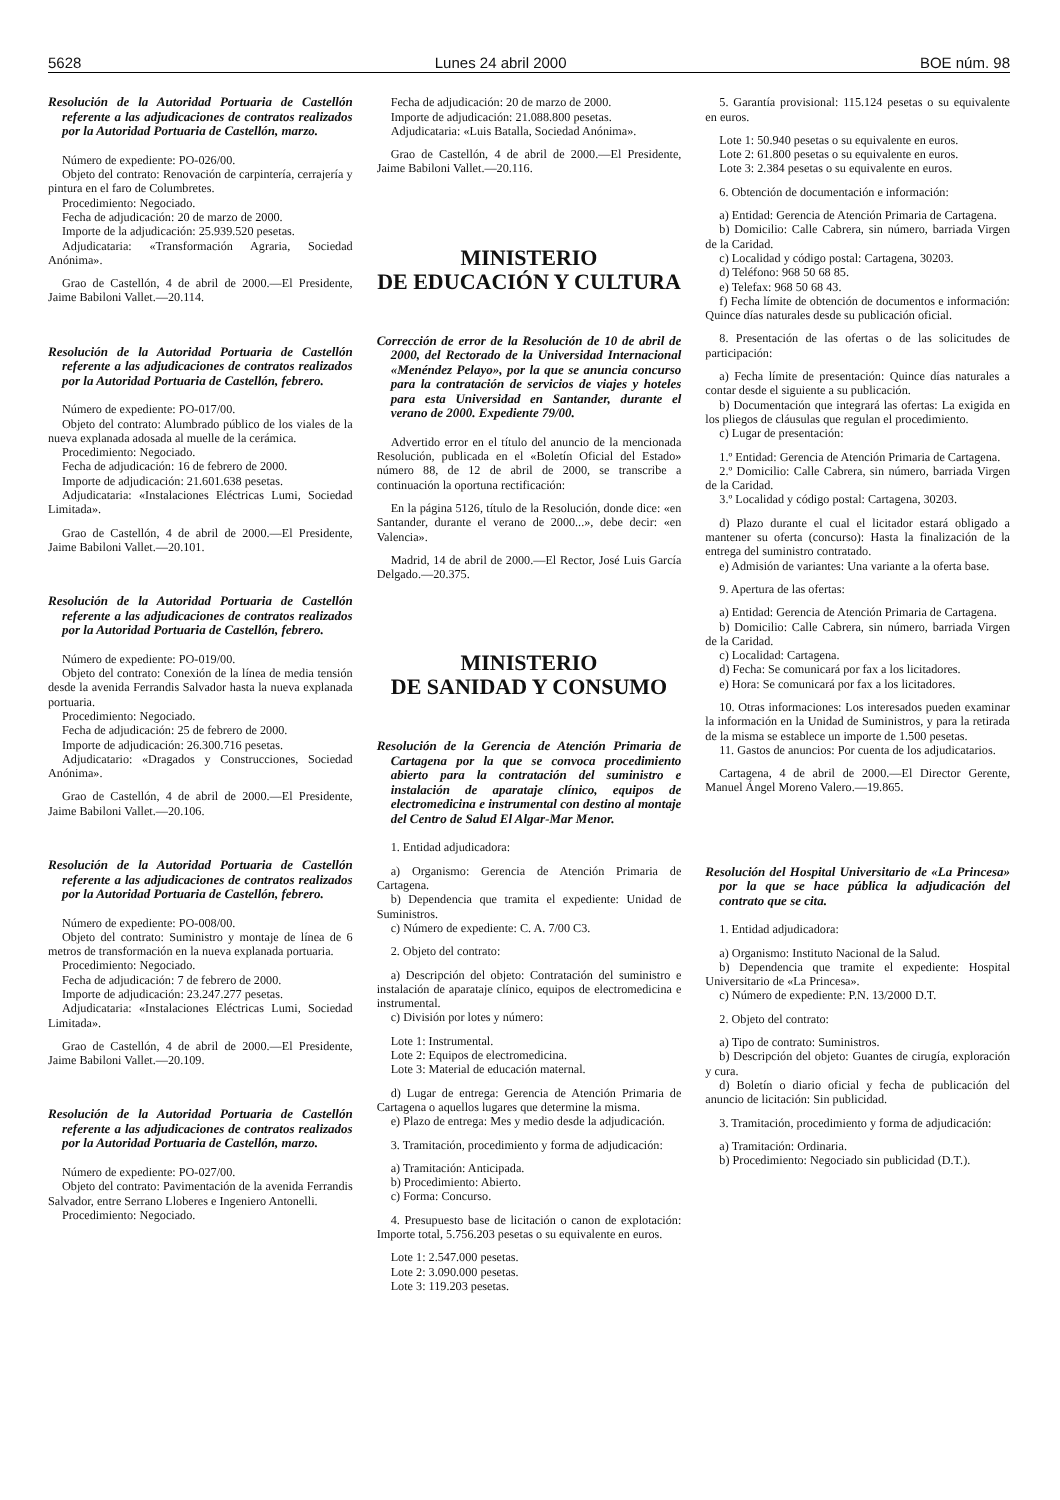5628 Lunes 24 abril 2000 BOE núm. 98
Resolución de la Autoridad Portuaria de Castellón referente a las adjudicaciones de contratos realizados por la Autoridad Portuaria de Castellón, marzo.
Número de expediente: PO-026/00.
Objeto del contrato: Renovación de carpintería, cerrajería y pintura en el faro de Columbretes.
Procedimiento: Negociado.
Fecha de adjudicación: 20 de marzo de 2000.
Importe de la adjudicación: 25.939.520 pesetas.
Adjudicataria: «Transformación Agraria, Sociedad Anónima».
Grao de Castellón, 4 de abril de 2000.—El Presidente, Jaime Babiloni Vallet.—20.114.
Resolución de la Autoridad Portuaria de Castellón referente a las adjudicaciones de contratos realizados por la Autoridad Portuaria de Castellón, febrero.
Número de expediente: PO-017/00.
Objeto del contrato: Alumbrado público de los viales de la nueva explanada adosada al muelle de la cerámica.
Procedimiento: Negociado.
Fecha de adjudicación: 16 de febrero de 2000.
Importe de adjudicación: 21.601.638 pesetas.
Adjudicataria: «Instalaciones Eléctricas Lumi, Sociedad Limitada».
Grao de Castellón, 4 de abril de 2000.—El Presidente, Jaime Babiloni Vallet.—20.101.
Resolución de la Autoridad Portuaria de Castellón referente a las adjudicaciones de contratos realizados por la Autoridad Portuaria de Castellón, febrero.
Número de expediente: PO-019/00.
Objeto del contrato: Conexión de la línea de media tensión desde la avenida Ferrandis Salvador hasta la nueva explanada portuaria.
Procedimiento: Negociado.
Fecha de adjudicación: 25 de febrero de 2000.
Importe de adjudicación: 26.300.716 pesetas.
Adjudicatario: «Dragados y Construcciones, Sociedad Anónima».
Grao de Castellón, 4 de abril de 2000.—El Presidente, Jaime Babiloni Vallet.—20.106.
Resolución de la Autoridad Portuaria de Castellón referente a las adjudicaciones de contratos realizados por la Autoridad Portuaria de Castellón, febrero.
Número de expediente: PO-008/00.
Objeto del contrato: Suministro y montaje de línea de 6 metros de transformación en la nueva explanada portuaria.
Procedimiento: Negociado.
Fecha de adjudicación: 7 de febrero de 2000.
Importe de adjudicación: 23.247.277 pesetas.
Adjudicataria: «Instalaciones Eléctricas Lumi, Sociedad Limitada».
Grao de Castellón, 4 de abril de 2000.—El Presidente, Jaime Babiloni Vallet.—20.109.
Resolución de la Autoridad Portuaria de Castellón referente a las adjudicaciones de contratos realizados por la Autoridad Portuaria de Castellón, marzo.
Número de expediente: PO-027/00.
Objeto del contrato: Pavimentación de la avenida Ferrandis Salvador, entre Serrano Lloberes e Ingeniero Antonelli.
Procedimiento: Negociado.
Fecha de adjudicación: 20 de marzo de 2000.
Importe de adjudicación: 21.088.800 pesetas.
Adjudicataria: «Luis Batalla, Sociedad Anónima».
Grao de Castellón, 4 de abril de 2000.—El Presidente, Jaime Babiloni Vallet.—20.116.
MINISTERIO
DE EDUCACIÓN Y CULTURA
Corrección de error de la Resolución de 10 de abril de 2000, del Rectorado de la Universidad Internacional «Menéndez Pelayo», por la que se anuncia concurso para la contratación de servicios de viajes y hoteles para esta Universidad en Santander, durante el verano de 2000. Expediente 79/00.
Advertido error en el título del anuncio de la mencionada Resolución, publicada en el «Boletín Oficial del Estado» número 88, de 12 de abril de 2000, se transcribe a continuación la oportuna rectificación:
En la página 5126, título de la Resolución, donde dice: «en Santander, durante el verano de 2000...», debe decir: «en Valencia».
Madrid, 14 de abril de 2000.—El Rector, José Luis García Delgado.—20.375.
MINISTERIO
DE SANIDAD Y CONSUMO
Resolución de la Gerencia de Atención Primaria de Cartagena por la que se convoca procedimiento abierto para la contratación del suministro e instalación de aparataje clínico, equipos de electromedicina e instrumental con destino al montaje del Centro de Salud El Algar-Mar Menor.
1. Entidad adjudicadora:
a) Organismo: Gerencia de Atención Primaria de Cartagena.
b) Dependencia que tramita el expediente: Unidad de Suministros.
c) Número de expediente: C. A. 7/00 C3.
2. Objeto del contrato:
a) Descripción del objeto: Contratación del suministro e instalación de aparataje clínico, equipos de electromedicina e instrumental.
c) División por lotes y número:
Lote 1: Instrumental.
Lote 2: Equipos de electromedicina.
Lote 3: Material de educación maternal.
d) Lugar de entrega: Gerencia de Atención Primaria de Cartagena o aquellos lugares que determine la misma.
e) Plazo de entrega: Mes y medio desde la adjudicación.
3. Tramitación, procedimiento y forma de adjudicación:
a) Tramitación: Anticipada.
b) Procedimiento: Abierto.
c) Forma: Concurso.
4. Presupuesto base de licitación o canon de explotación: Importe total, 5.756.203 pesetas o su equivalente en euros.
Lote 1: 2.547.000 pesetas.
Lote 2: 3.090.000 pesetas.
Lote 3: 119.203 pesetas.
5. Garantía provisional: 115.124 pesetas o su equivalente en euros.
Lote 1: 50.940 pesetas o su equivalente en euros.
Lote 2: 61.800 pesetas o su equivalente en euros.
Lote 3: 2.384 pesetas o su equivalente en euros.
6. Obtención de documentación e información:
a) Entidad: Gerencia de Atención Primaria de Cartagena.
b) Domicilio: Calle Cabrera, sin número, barriada Virgen de la Caridad.
c) Localidad y código postal: Cartagena, 30203.
d) Teléfono: 968 50 68 85.
e) Telefax: 968 50 68 43.
f) Fecha límite de obtención de documentos e información: Quince días naturales desde su publicación oficial.
8. Presentación de las ofertas o de las solicitudes de participación:
a) Fecha límite de presentación: Quince días naturales a contar desde el siguiente a su publicación.
b) Documentación que integrará las ofertas: La exigida en los pliegos de cláusulas que regulan el procedimiento.
c) Lugar de presentación:
1.º Entidad: Gerencia de Atención Primaria de Cartagena.
2.º Domicilio: Calle Cabrera, sin número, barriada Virgen de la Caridad.
3.º Localidad y código postal: Cartagena, 30203.
d) Plazo durante el cual el licitador estará obligado a mantener su oferta (concurso): Hasta la finalización de la entrega del suministro contratado.
e) Admisión de variantes: Una variante a la oferta base.
9. Apertura de las ofertas:
a) Entidad: Gerencia de Atención Primaria de Cartagena.
b) Domicilio: Calle Cabrera, sin número, barriada Virgen de la Caridad.
c) Localidad: Cartagena.
d) Fecha: Se comunicará por fax a los licitadores.
e) Hora: Se comunicará por fax a los licitadores.
10. Otras informaciones: Los interesados pueden examinar la información en la Unidad de Suministros, y para la retirada de la misma se establece un importe de 1.500 pesetas.
11. Gastos de anuncios: Por cuenta de los adjudicatarios.
Cartagena, 4 de abril de 2000.—El Director Gerente, Manuel Ángel Moreno Valero.—19.865.
Resolución del Hospital Universitario de «La Princesa» por la que se hace pública la adjudicación del contrato que se cita.
1. Entidad adjudicadora:
a) Organismo: Instituto Nacional de la Salud.
b) Dependencia que tramite el expediente: Hospital Universitario de «La Princesa».
c) Número de expediente: P.N. 13/2000 D.T.
2. Objeto del contrato:
a) Tipo de contrato: Suministros.
b) Descripción del objeto: Guantes de cirugía, exploración y cura.
d) Boletín o diario oficial y fecha de publicación del anuncio de licitación: Sin publicidad.
3. Tramitación, procedimiento y forma de adjudicación:
a) Tramitación: Ordinaria.
b) Procedimiento: Negociado sin publicidad (D.T.).